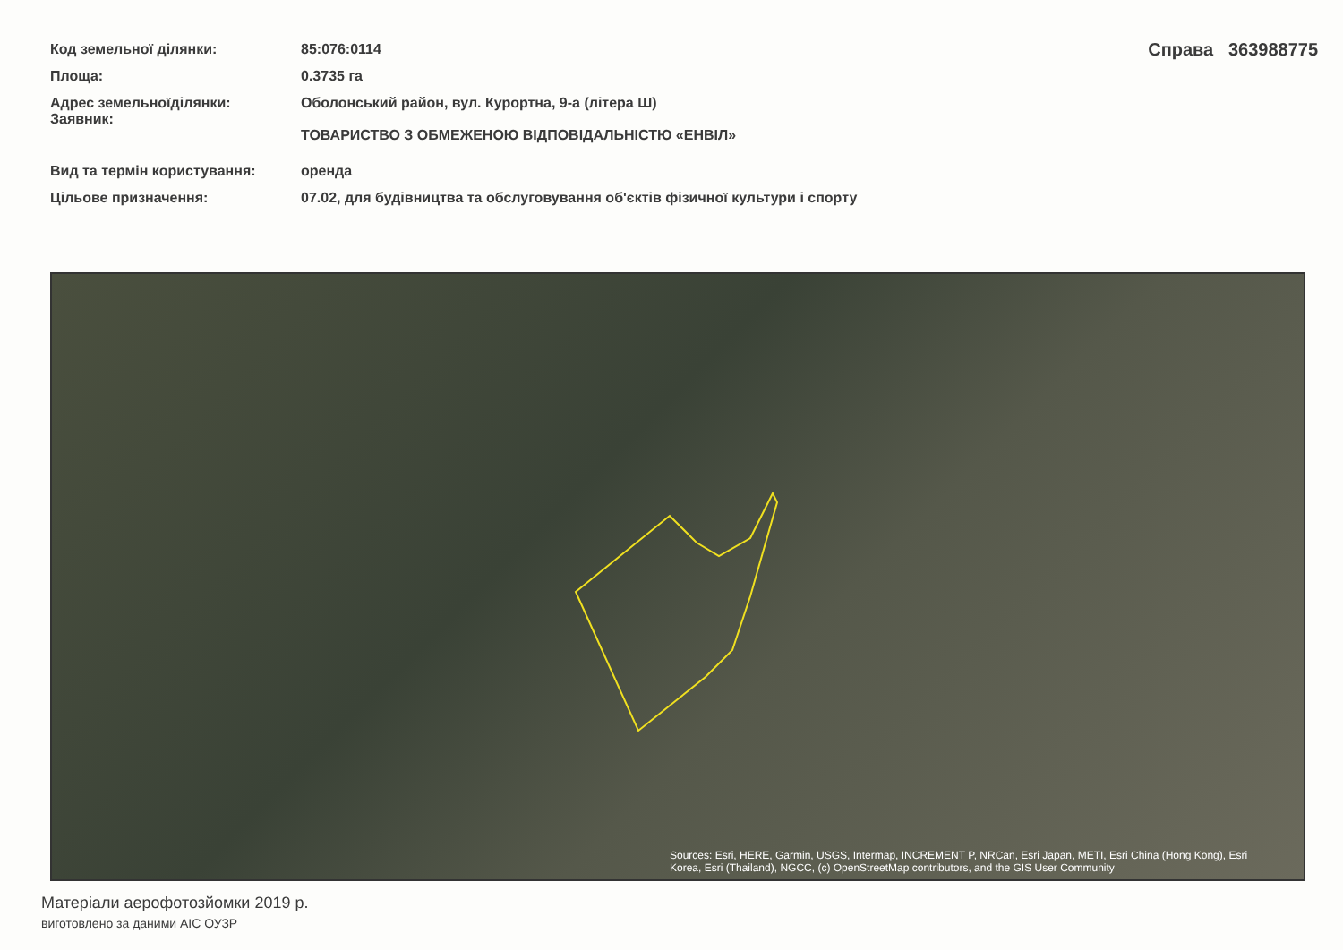| Код земельної ділянки: | 85:076:0114 |
| Площа: | 0.3735 га |
| Адрес земельноїділянки: Заявник: | Оболонський район, вул. Курортна, 9-а (літера Ш) ТОВАРИСТВО З ОБМЕЖЕНОЮ ВІДПОВІДАЛЬНІСТЮ «ЕНВІЛ» |
| Вид та термін користування: | оренда |
| Цільове призначення: | 07.02, для будівництва та обслуговування об'єктів фізичної культури і спорту |
Справа 363988775
Sources: Esri, HERE, Garmin, USGS, Intermap, INCREMENT P, NRCan, Esri Japan, METI, Esri China (Hong Kong), Esri Korea, Esri (Thailand), NGCC, (c) OpenStreetMap contributors, and the GIS User Community
Матеріали аерофотозйомки 2019 р.
виготовлено за даними АІС ОУЗР